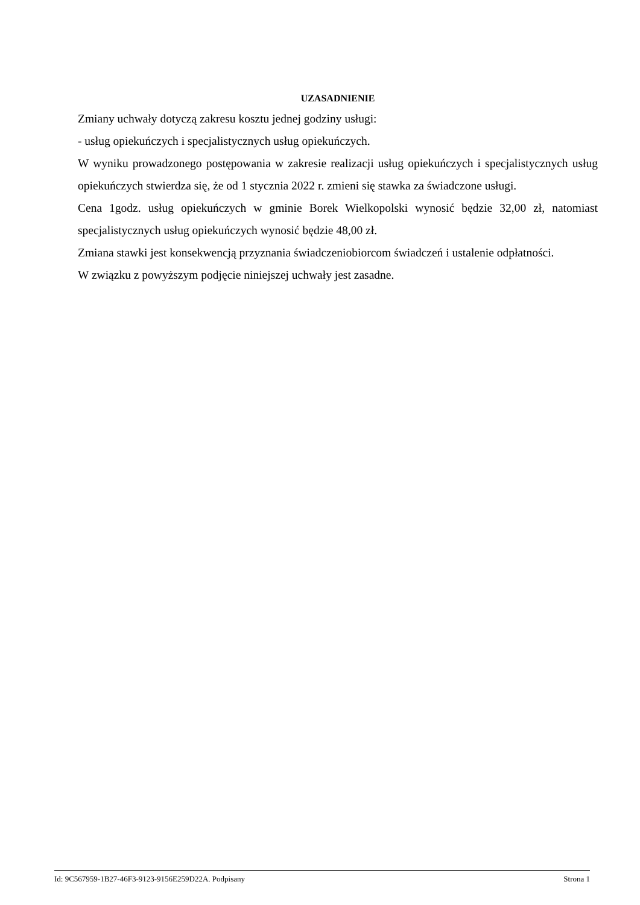UZASADNIENIE
Zmiany uchwały dotyczą zakresu kosztu jednej godziny usługi:
- usług opiekuńczych i specjalistycznych usług opiekuńczych.
W wyniku prowadzonego postępowania w zakresie realizacji usług opiekuńczych i specjalistycznych usług opiekuńczych stwierdza się, że od 1 stycznia 2022 r. zmieni się stawka za świadczone usługi.
Cena 1godz. usług opiekuńczych w gminie Borek Wielkopolski wynosić będzie 32,00 zł, natomiast specjalistycznych usług opiekuńczych wynosić będzie 48,00 zł.
Zmiana stawki jest konsekwencją przyznania świadczeniobiorcom świadczeń i ustalenie odpłatności.
W związku z powyższym podjęcie niniejszej uchwały jest zasadne.
Id: 9C567959-1B27-46F3-9123-9156E259D22A. Podpisany Strona 1